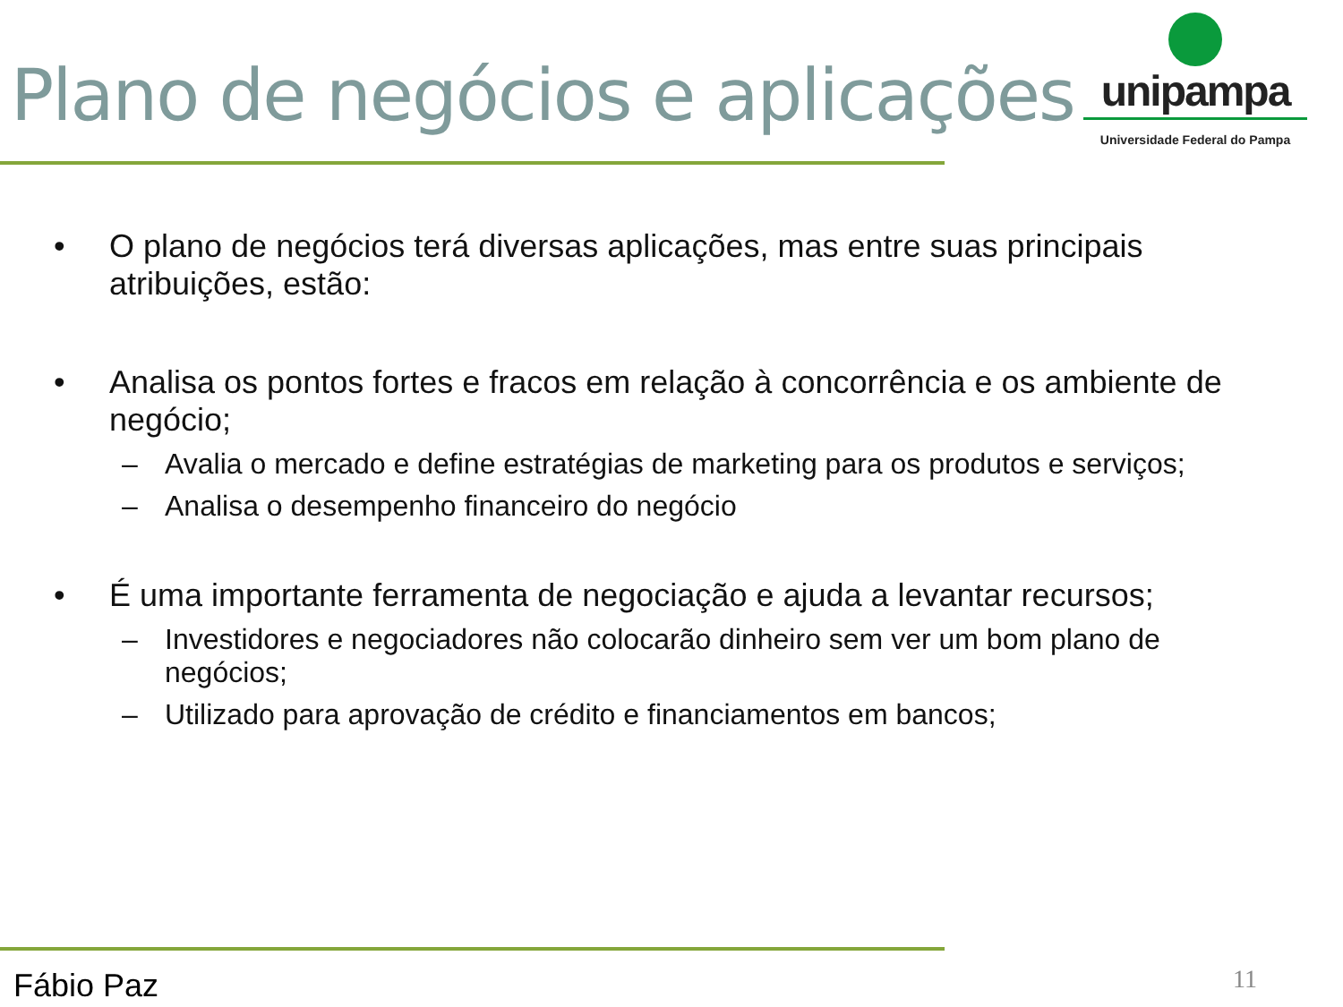Plano de negócios e aplicações
unipampa
Universidade Federal do Pampa
• O plano de negócios terá diversas aplicações, mas entre suas principais atribuições, estão:
• Analisa os pontos fortes e fracos em relação à concorrência e os ambiente de negócio;
– Avalia o mercado e define estratégias de marketing para os produtos e serviços;
– Analisa o desempenho financeiro do negócio
• É uma importante ferramenta de negociação e ajuda a levantar recursos;
– Investidores e negociadores não colocarão dinheiro sem ver um bom plano de negócios;
– Utilizado para aprovação de crédito e financiamentos em bancos;
11
Fábio Paz